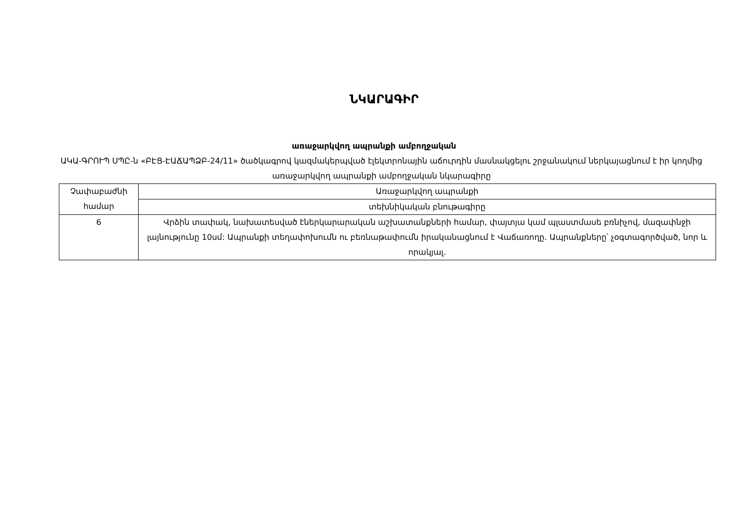ՆԿԱՐԱԳԻՐ
առաջարկվող ապրանքի ամբողջական
ԱԿԱ-ԳՐՈՒՊ ՍՊԸ-ն «ԲԷՑ-ԷԱՃԱՊՁԲ-24/11» ծածկագրով կազմակերպված էլեկտրոնային աճուրդին մասնակցելու շրջանակում ներկայացնում է իր կողմից առաջարկվող ապրանքի ամբողջական նկարագիրը
| Չափաբաժնի համար | Առաջարկվող ապրանքի |
| | տեխնիկական բնութագիրը |
| 6 | Վրձին տափակ, նախատեսված էներկարարական աշխատանքների համար, փայտյա կամ պլաստմասե բռնիչով, մազափնջի լայնությունը 10սմ: Ապրանքի տեղափոխումն ու բեռնաթափումն իրականացնում է Վաճառողը. Ապրանքները՝ չօգտագործված, նոր և որակյալ. |